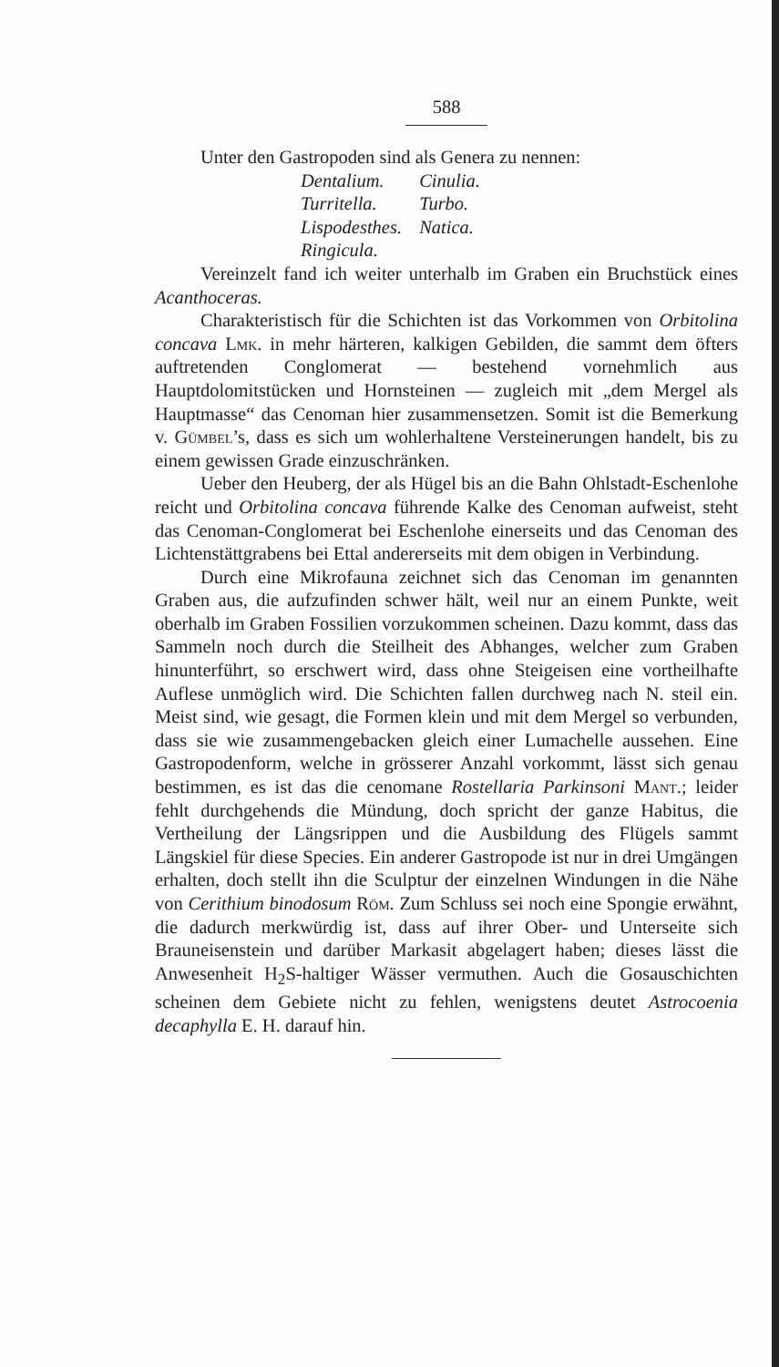588
Unter den Gastropoden sind als Genera zu nennen:
Dentalium. Cinulia.
Turritella. Turbo.
Lispodesthes. Natica.
Ringicula.
Vereinzelt fand ich weiter unterhalb im Graben ein Bruchstück eines Acanthoceras.
Charakteristisch für die Schichten ist das Vorkommen von Orbitolina concava Lmk. in mehr härteren, kalkigen Gebilden, die sammt dem öfters auftretenden Conglomerat — bestehend vornehmlich aus Hauptdolomitstücken und Hornsteinen — zugleich mit „dem Mergel als Hauptmasse“ das Cenoman hier zusammensetzen. Somit ist die Bemerkung v. Gümbel’s, dass es sich um wohlerhaltene Versteinerungen handelt, bis zu einem gewissen Grade einzuschränken.
Ueber den Heuberg, der als Hügel bis an die Bahn Ohlstadt-Eschenlohe reicht und Orbitolina concava führende Kalke des Cenoman aufweist, steht das Cenoman-Conglomerat bei Eschenlohe einerseits und das Cenoman des Lichtenstättgrabens bei Ettal andererseits mit dem obigen in Verbindung.
Durch eine Mikrofauna zeichnet sich das Cenoman im genannten Graben aus, die aufzufinden schwer hält, weil nur an einem Punkte, weit oberhalb im Graben Fossilien vorzukommen scheinen. Dazu kommt, dass das Sammeln noch durch die Steilheit des Abhanges, welcher zum Graben hinunterführt, so erschwert wird, dass ohne Steigeisen eine vortheilhafte Auflese unmöglich wird. Die Schichten fallen durchweg nach N. steil ein. Meist sind, wie gesagt, die Formen klein und mit dem Mergel so verbunden, dass sie wie zusammengebacken gleich einer Lumachelle aussehen. Eine Gastropodenform, welche in grösserer Anzahl vorkommt, lässt sich genau bestimmen, es ist das die cenomane Rostellaria Parkinsoni Mant.; leider fehlt durchgehends die Mündung, doch spricht der ganze Habitus, die Vertheilung der Längsrippen und die Ausbildung des Flügels sammt Längskiel für diese Species. Ein anderer Gastropode ist nur in drei Umgängen erhalten, doch stellt ihn die Sculptur der einzelnen Windungen in die Nähe von Cerithium binodosum Röm. Zum Schluss sei noch eine Spongie erwähnt, die dadurch merkwürdig ist, dass auf ihrer Ober- und Unterseite sich Brauneisenstein und darüber Markasit abgelagert haben; dieses lässt die Anwesenheit H<sub>2</sub>S-haltiger Wässer vermuthen. Auch die Gosauschichten scheinen dem Gebiete nicht zu fehlen, wenigstens deutet Astrocoenia decaphylla E. H. darauf hin.